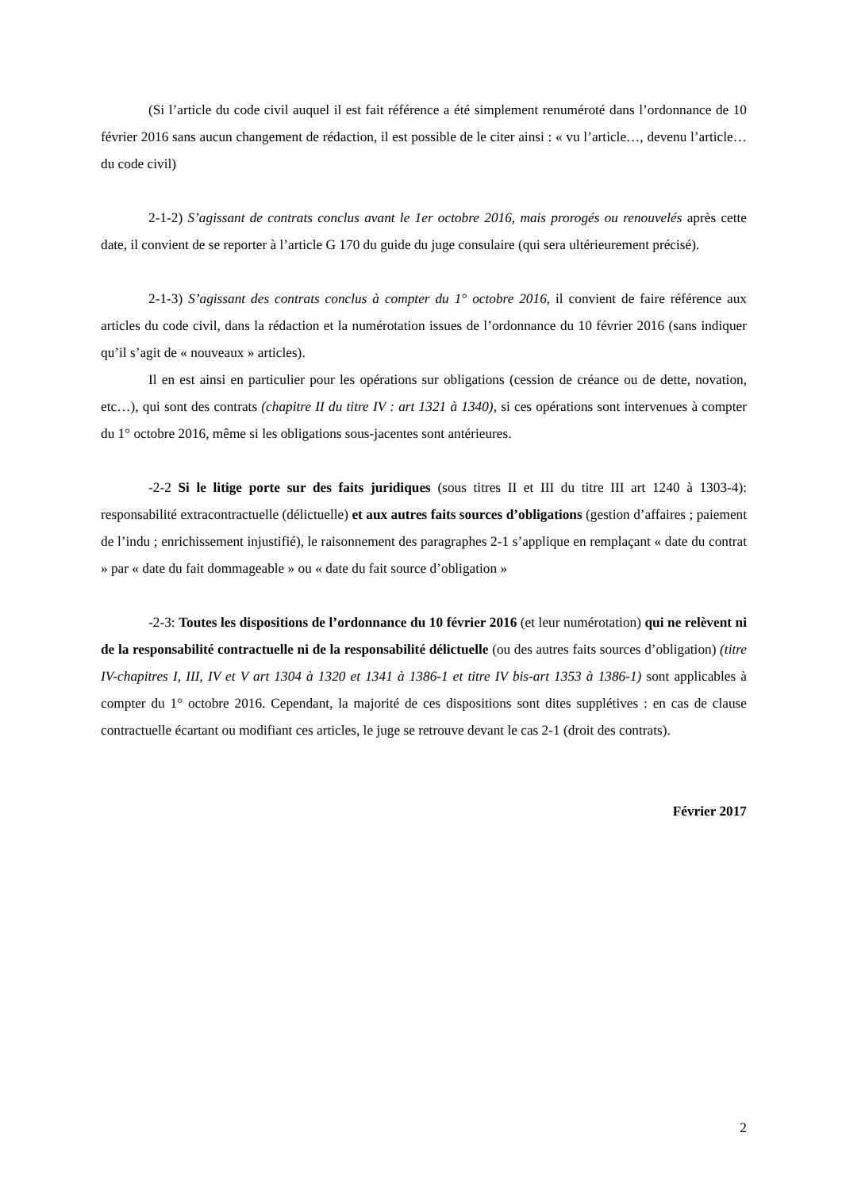(Si l’article du code civil auquel il est fait référence a été simplement renuméroté dans l’ordonnance de 10 février 2016 sans aucun changement de rédaction, il est possible de le citer ainsi : « vu l’article…, devenu l’article… du code civil)
2-1-2) S’agissant de contrats conclus avant le 1er octobre 2016, mais prorogés ou renouvelés après cette date, il convient de se reporter à l’article G 170 du guide du juge consulaire (qui sera ultérieurement précisé).
2-1-3) S’agissant des contrats conclus à compter du 1° octobre 2016, il convient de faire référence aux articles du code civil, dans la rédaction et la numérotation issues de l’ordonnance du 10 février 2016 (sans indiquer qu’il s’agit de « nouveaux » articles).
Il en est ainsi en particulier pour les opérations sur obligations (cession de créance ou de dette, novation, etc…), qui sont des contrats (chapitre II du titre IV : art 1321 à 1340), si ces opérations sont intervenues à compter du 1° octobre 2016, même si les obligations sous-jacentes sont antérieures.
-2-2 Si le litige porte sur des faits juridiques (sous titres II et III du titre III art 1240 à 1303-4): responsabilité extracontractuelle (délictuelle) et aux autres faits sources d’obligations (gestion d’affaires ; paiement de l’indu ; enrichissement injustifié), le raisonnement des paragraphes 2-1 s’applique en remplaçant « date du contrat » par « date du fait dommageable » ou « date du fait source d’obligation »
-2-3: Toutes les dispositions de l’ordonnance du 10 février 2016 (et leur numérotation) qui ne relèvent ni de la responsabilité contractuelle ni de la responsabilité délictuelle (ou des autres faits sources d’obligation) (titre IV-chapitres I, III, IV et V art 1304 à 1320 et 1341 à 1386-1 et titre IV bis-art 1353 à 1386-1) sont applicables à compter du 1° octobre 2016. Cependant, la majorité de ces dispositions sont dites supplétives : en cas de clause contractuelle écartant ou modifiant ces articles, le juge se retrouve devant le cas 2-1 (droit des contrats).
Février 2017
2